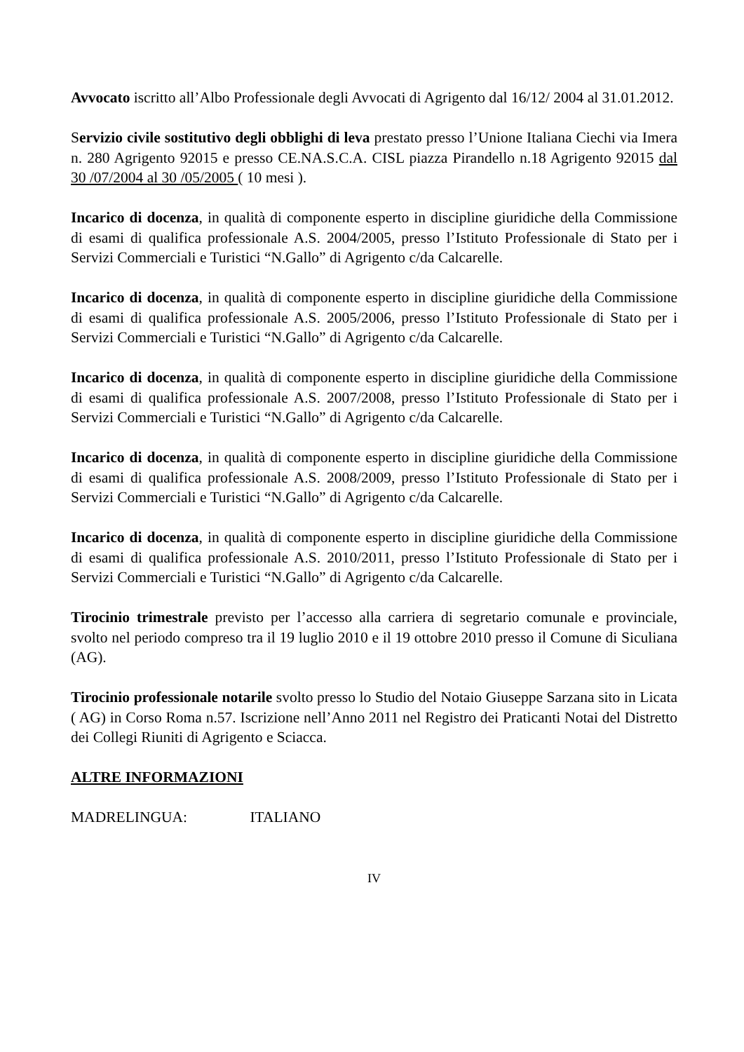Avvocato iscritto all’Albo Professionale degli Avvocati di Agrigento dal 16/12/ 2004 al 31.01.2012.
Servizio civile sostitutivo degli obblighi di leva prestato presso l’Unione Italiana Ciechi via Imera n. 280 Agrigento 92015 e presso CE.NA.S.C.A. CISL piazza Pirandello n.18 Agrigento 92015 dal 30 /07/2004 al 30 /05/2005 ( 10 mesi ).
Incarico di docenza, in qualità di componente esperto in discipline giuridiche della Commissione di esami di qualifica professionale A.S. 2004/2005, presso l’Istituto Professionale di Stato per i Servizi Commerciali e Turistici “N.Gallo” di Agrigento c/da Calcarelle.
Incarico di docenza, in qualità di componente esperto in discipline giuridiche della Commissione di esami di qualifica professionale A.S. 2005/2006, presso l’Istituto Professionale di Stato per i Servizi Commerciali e Turistici “N.Gallo” di Agrigento c/da Calcarelle.
Incarico di docenza, in qualità di componente esperto in discipline giuridiche della Commissione di esami di qualifica professionale A.S. 2007/2008, presso l’Istituto Professionale di Stato per i Servizi Commerciali e Turistici “N.Gallo” di Agrigento c/da Calcarelle.
Incarico di docenza, in qualità di componente esperto in discipline giuridiche della Commissione di esami di qualifica professionale A.S. 2008/2009, presso l’Istituto Professionale di Stato per i Servizi Commerciali e Turistici “N.Gallo” di Agrigento c/da Calcarelle.
Incarico di docenza, in qualità di componente esperto in discipline giuridiche della Commissione di esami di qualifica professionale A.S. 2010/2011, presso l’Istituto Professionale di Stato per i Servizi Commerciali e Turistici “N.Gallo” di Agrigento c/da Calcarelle.
Tirocinio trimestrale previsto per l’accesso alla carriera di segretario comunale e provinciale, svolto nel periodo compreso tra il 19 luglio 2010 e il 19 ottobre 2010 presso il Comune di Siculiana (AG).
Tirocinio professionale notarile svolto presso lo Studio del Notaio Giuseppe Sarzana sito in Licata ( AG) in Corso Roma n.57. Iscrizione nell’Anno 2011 nel Registro dei Praticanti Notai del Distretto dei Collegi Riuniti di Agrigento e Sciacca.
ALTRE INFORMAZIONI
MADRELINGUA: ITALIANO
IV